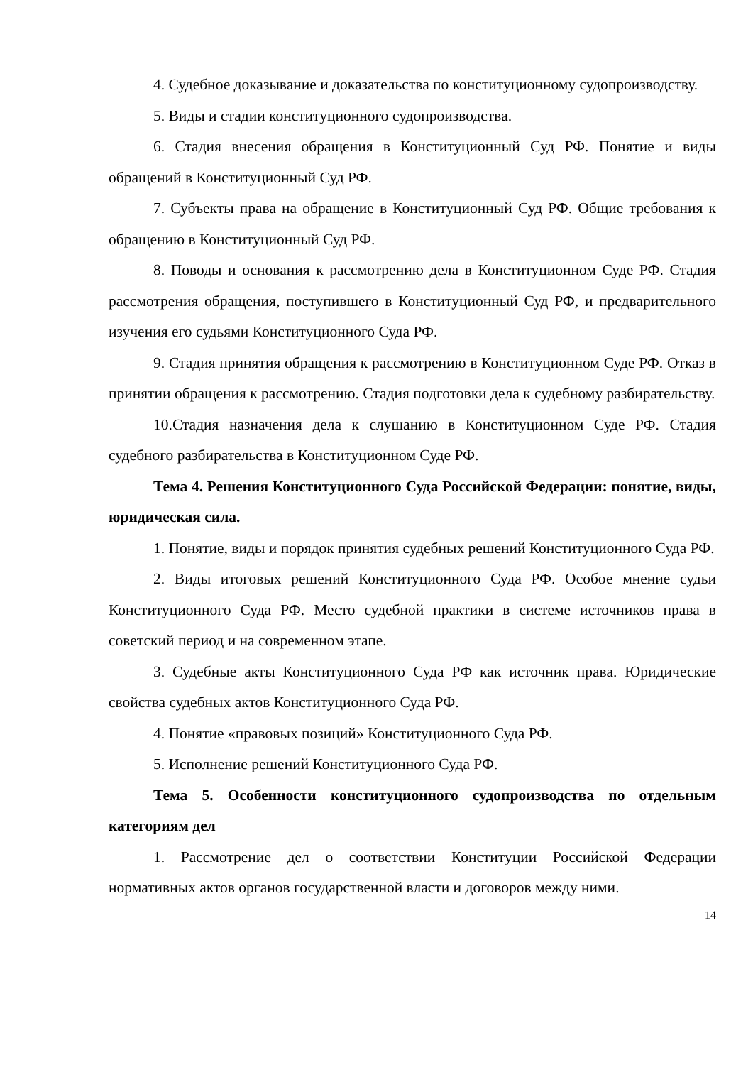4. Судебное доказывание и доказательства по конституционному судопроизводству.
5. Виды и стадии конституционного судопроизводства.
6. Стадия внесения обращения в Конституционный Суд РФ. Понятие и виды обращений в Конституционный Суд РФ.
7. Субъекты права на обращение в Конституционный Суд РФ. Общие требования к обращению в Конституционный Суд РФ.
8. Поводы и основания к рассмотрению дела в Конституционном Суде РФ. Стадия рассмотрения обращения, поступившего в Конституционный Суд РФ, и предварительного изучения его судьями Конституционного Суда РФ.
9. Стадия принятия обращения к рассмотрению в Конституционном Суде РФ. Отказ в принятии обращения к рассмотрению. Стадия подготовки дела к судебному разбирательству.
10.Стадия назначения дела к слушанию в Конституционном Суде РФ. Стадия судебного разбирательства в Конституционном Суде РФ.
Тема 4. Решения Конституционного Суда Российской Федерации: понятие, виды, юридическая сила.
1. Понятие, виды и порядок принятия судебных решений Конституционного Суда РФ.
2. Виды итоговых решений Конституционного Суда РФ. Особое мнение судьи Конституционного Суда РФ. Место судебной практики в системе источников права в советский период и на современном этапе.
3. Судебные акты Конституционного Суда РФ как источник права. Юридические свойства судебных актов Конституционного Суда РФ.
4. Понятие «правовых позиций» Конституционного Суда РФ.
5. Исполнение решений Конституционного Суда РФ.
Тема 5. Особенности конституционного судопроизводства по отдельным категориям дел
1. Рассмотрение дел о соответствии Конституции Российской Федерации нормативных актов органов государственной власти и договоров между ними.
14